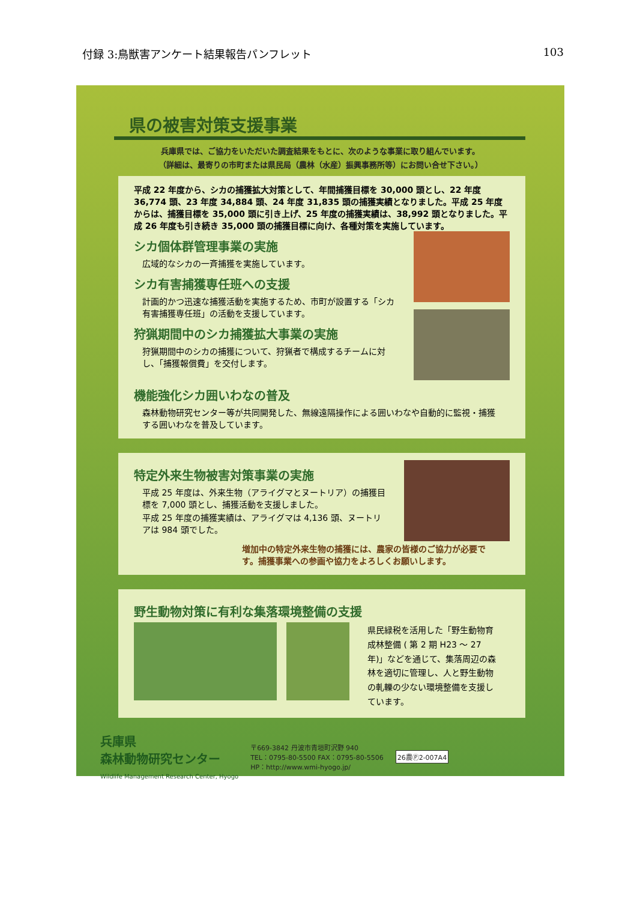付録 3:鳥獣害アンケート結果報告パンフレット 103
県の被害対策支援事業
兵庫県では、ご協力をいただいた調査結果をもとに、次のような事業に取り組んでいます。
（詳細は、最寄りの市町または県民局（農林（水産）振興事務所等）にお問い合せ下さい。）
平成 22 年度から、シカの捕獲拡大対策として、年間捕獲目標を 30,000 頭とし、22 年度 36,774 頭、23 年度 34,884 頭、24 年度 31,835 頭の捕獲実績となりました。平成 25 年度からは、捕獲目標を 35,000 頭に引き上げ、25 年度の捕獲実績は、38,992 頭となりました。平成 26 年度も引き続き 35,000 頭の捕獲目標に向け、各種対策を実施しています。
シカ個体群管理事業の実施
広域的なシカの一斉捕獲を実施しています。
シカ有害捕獲専任班への支援
計画的かつ迅速な捕獲活動を実施するため、市町が設置する「シカ有害捕獲専任班」の活動を支援しています。
狩猟期間中のシカ捕獲拡大事業の実施
狩猟期間中のシカの捕獲について、狩猟者で構成するチームに対し、「捕獲報償費」を交付します。
機能強化シカ囲いわなの普及
森林動物研究センター等が共同開発した、無線遠隔操作による囲いわなや自動的に監視・捕獲する囲いわなを普及しています。
特定外来生物被害対策事業の実施
平成 25 年度は、外来生物（アライグマとヌートリア）の捕獲目標を 7,000 頭とし、捕獲活動を支援しました。
平成 25 年度の捕獲実績は、アライグマは 4,136 頭、ヌートリアは 984 頭でした。
増加中の特定外来生物の捕獲には、農家の皆様のご協力が必要です。捕獲事業への参画や協力をよろしくお願いします。
野生動物対策に有利な集落環境整備の支援
県民緑税を活用した「野生動物育成林整備 ( 第 2 期 H23 ～ 27 年)」などを通じて、集落周辺の森林を適切に管理し、人と野生動物の軋轢の少ない環境整備を支援しています。
兵庫県
森林動物研究センター
Wildlife Management Research Center, Hyogo
〒669-3842 丹波市青垣町沢野 940
TEL：0795-80-5500 FAX：0795-80-5506
HP：http://www.wmi-hyogo.jp/
26農Ⓟ2-007A4